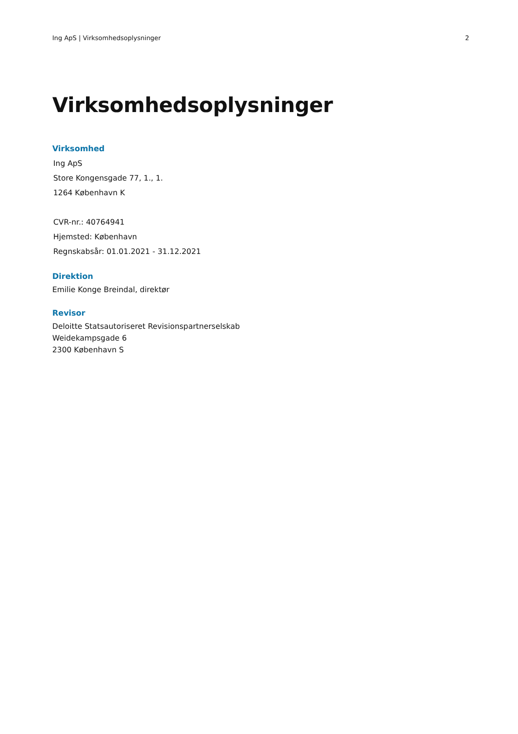Ing ApS | Virksomhedsoplysninger 2
Virksomhedsoplysninger
Virksomhed
Ing ApS
Store Kongensgade 77, 1., 1.
1264 København K
CVR-nr.: 40764941
Hjemsted: København
Regnskabsår: 01.01.2021 - 31.12.2021
Direktion
Emilie Konge Breindal, direktør
Revisor
Deloitte Statsautoriseret Revisionspartnerselskab
Weidekampsgade 6
2300 København S